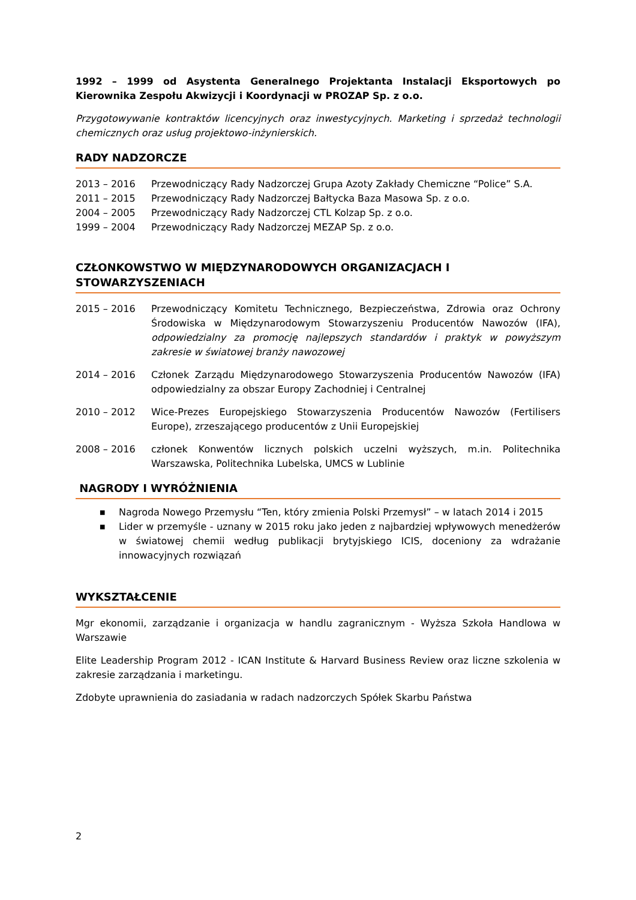1992 – 1999 od Asystenta Generalnego Projektanta Instalacji Eksportowych po Kierownika Zespołu Akwizycji i Koordynacji w PROZAP Sp. z o.o.
Przygotowywanie kontraktów licencyjnych oraz inwestycyjnych. Marketing i sprzedaż technologii chemicznych oraz usług projektowo-inżynierskich.
RADY NADZORCZE
2013 – 2016 Przewodniczący Rady Nadzorczej Grupa Azoty Zakłady Chemiczne “Police” S.A.
2011 – 2015 Przewodniczący Rady Nadzorczej Bałtycka Baza Masowa Sp. z o.o.
2004 – 2005 Przewodniczący Rady Nadzorczej CTL Kolzap Sp. z o.o.
1999 – 2004 Przewodniczący Rady Nadzorczej MEZAP Sp. z o.o.
CZŁONKOWSTWO W MIĘDZYNARODOWYCH ORGANIZACJACH I
STOWARZYSZENIACH
2015 – 2016 Przewodniczący Komitetu Technicznego, Bezpieczeństwa, Zdrowia oraz Ochrony Środowiska w Międzynarodowym Stowarzyszeniu Producentów Nawozów (IFA), odpowiedzialny za promocję najlepszych standardów i praktyk w powyższym zakresie w światowej branży nawozowej
2014 – 2016 Członek Zarządu Międzynarodowego Stowarzyszenia Producentów Nawozów (IFA) odpowiedzialny za obszar Europy Zachodniej i Centralnej
2010 – 2012 Wice-Prezes Europejskiego Stowarzyszenia Producentów Nawozów (Fertilisers Europe), zrzeszającego producentów z Unii Europejskiej
2008 – 2016 członek Konwentów licznych polskich uczelni wyższych, m.in. Politechnika Warszawska, Politechnika Lubelska, UMCS w Lublinie
NAGRODY I WYRÓŻNIENIA
■ Nagroda Nowego Przemysłu “Ten, który zmienia Polski Przemysł” – w latach 2014 i 2015
■ Lider w przemyśle - uznany w 2015 roku jako jeden z najbardziej wpływowych menedżerów w światowej chemii według publikacji brytyjskiego ICIS, doceniony za wdrażanie innowacyjnych rozwiązań
WYKSZTAŁCENIE
Mgr ekonomii, zarządzanie i organizacja w handlu zagranicznym - Wyższa Szkoła Handlowa w Warszawie
Elite Leadership Program 2012 - ICAN Institute & Harvard Business Review oraz liczne szkolenia w zakresie zarządzania i marketingu.
Zdobyte uprawnienia do zasiadania w radach nadzorczych Spółek Skarbu Państwa
2